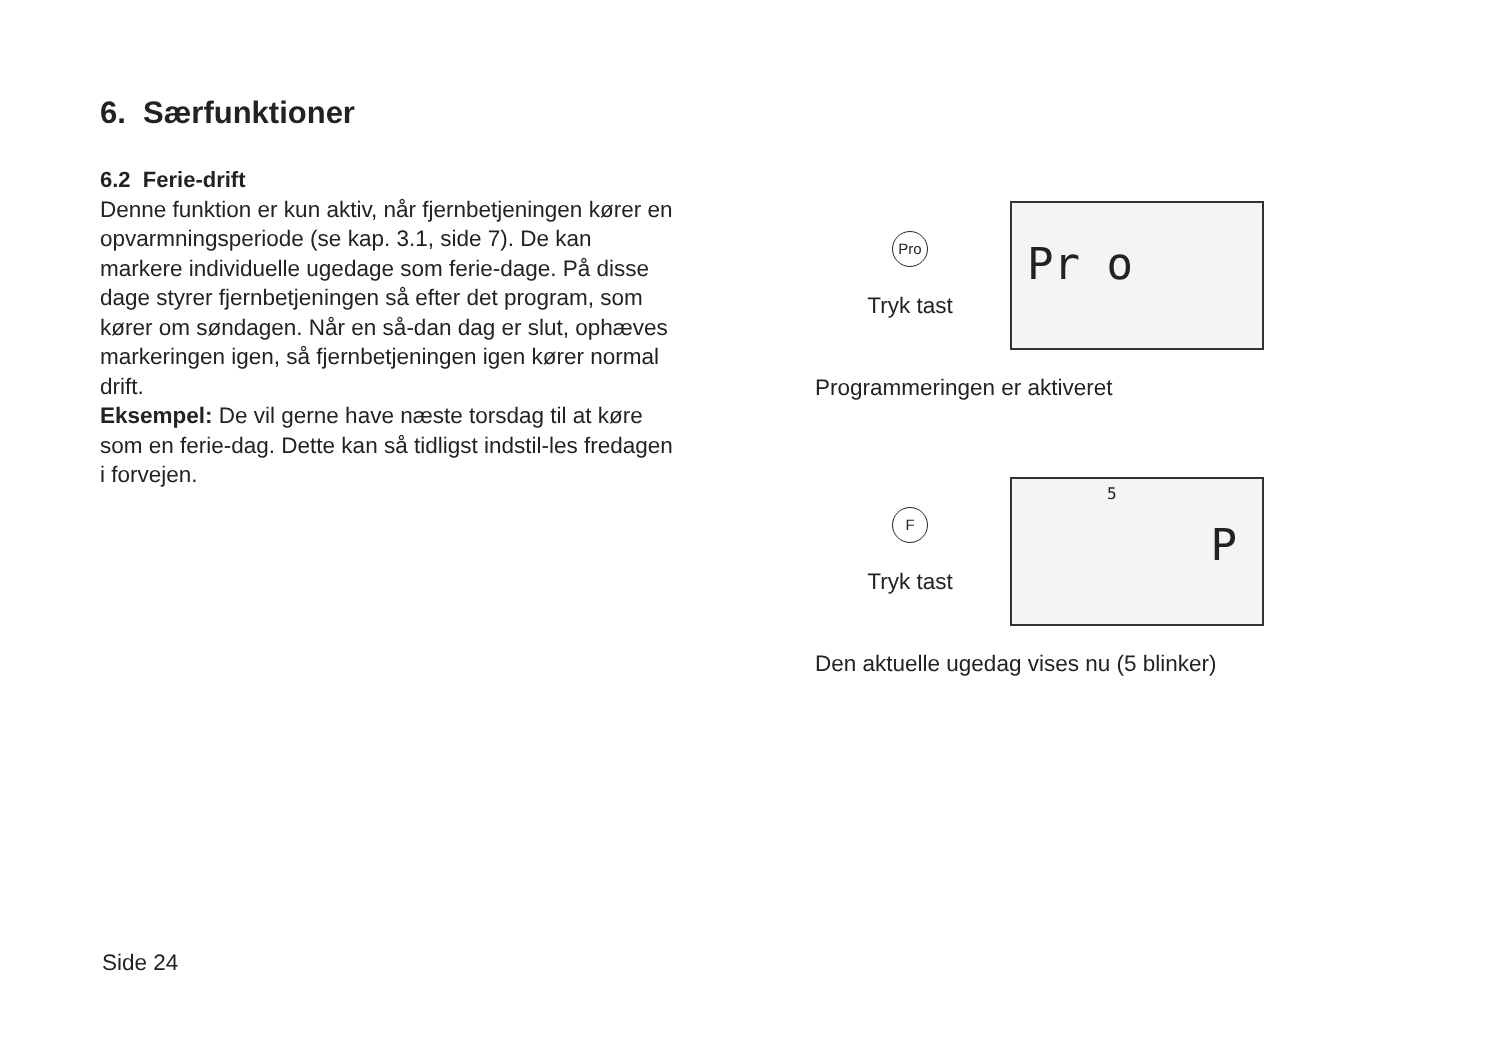6. Særfunktioner
6.2 Ferie-drift
Denne funktion er kun aktiv, når fjernbetjeningen kører en opvarmningsperiode (se kap. 3.1, side 7). De kan markere individuelle ugedage som ferie-dage. På disse dage styrer fjernbetjeningen så efter det program, som kører om søndagen. Når en så-dan dag er slut, ophæves markeringen igen, så fjernbetjeningen igen kører normal drift.
Eksempel: De vil gerne have næste torsdag til at køre som en ferie-dag. Dette kan så tidligst indstil-les fredagen i forvejen.
Pro
Tryk tast
Pr o
Programmeringen er aktiveret
F
Tryk tast
5
P
Den aktuelle ugedag vises nu (5 blinker)
Side 24